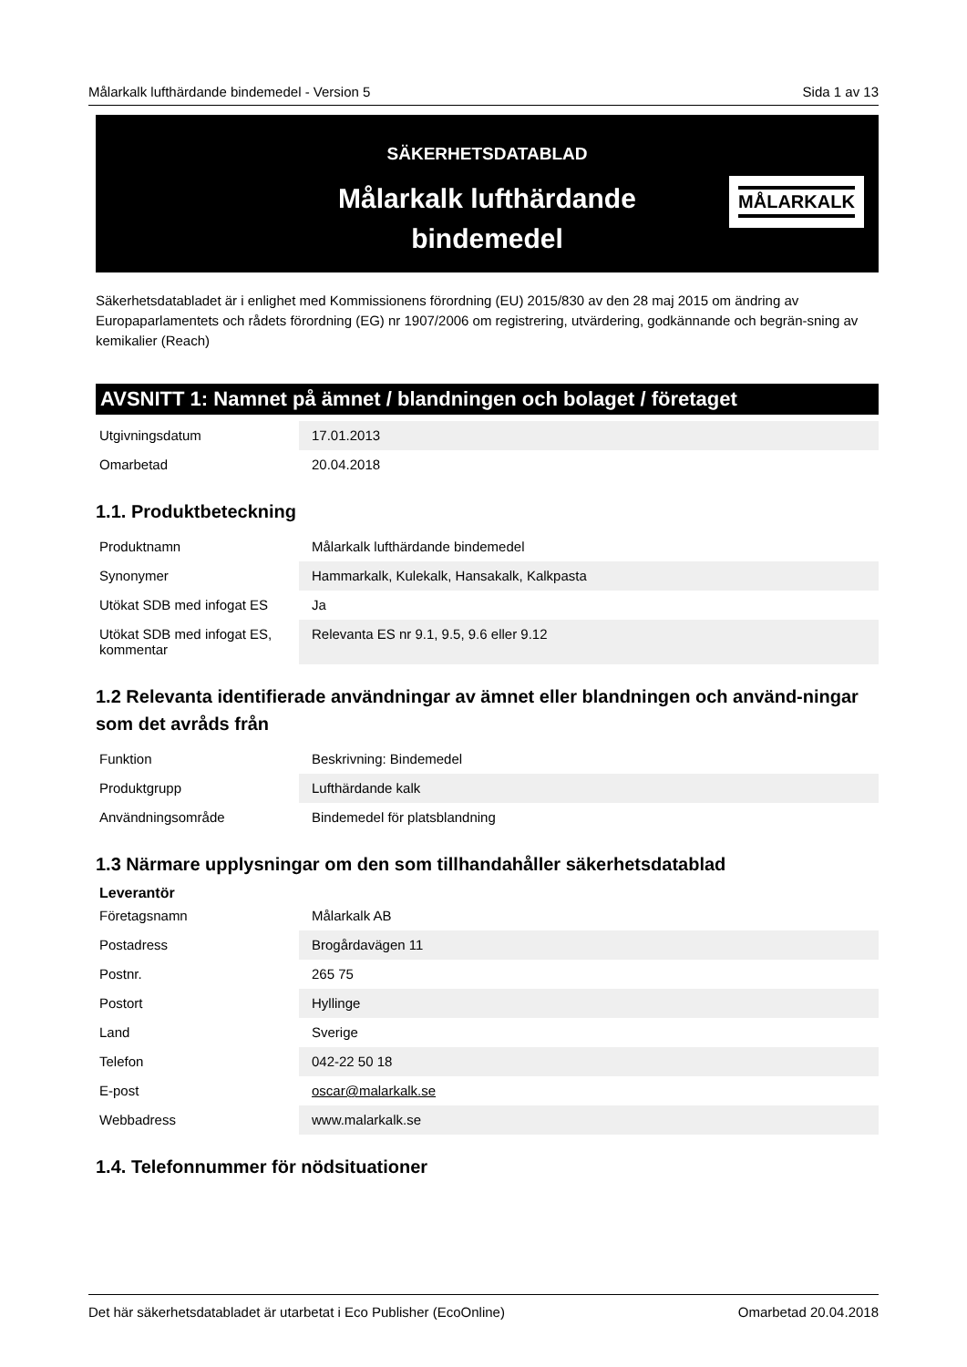Målarkalk lufthärdande bindemedel - Version 5 Sida 1 av 13
SÄKERHETSDATABLAD
Målarkalk lufthärdande
bindemedel
MÅLARKALK
Säkerhetsdatabladet är i enlighet med Kommissionens förordning (EU) 2015/830 av den 28 maj 2015 om ändring av Europaparlamentets och rådets förordning (EG) nr 1907/2006 om registrering, utvärdering, godkännande och begrän-sning av kemikalier (Reach)
AVSNITT 1: Namnet på ämnet / blandningen och bolaget / företaget
| Utgivningsdatum | 17.01.2013 |
| Omarbetad | 20.04.2018 |
1.1. Produktbeteckning
| Produktnamn | Målarkalk lufthärdande bindemedel |
| Synonymer | Hammarkalk, Kulekalk, Hansakalk, Kalkpasta |
| Utökat SDB med infogat ES | Ja |
| Utökat SDB med infogat ES, kommentar | Relevanta ES nr 9.1, 9.5, 9.6 eller 9.12 |
1.2 Relevanta identifierade användningar av ämnet eller blandningen och använd-ningar som det avråds från
| Funktion | Beskrivning: Bindemedel |
| Produktgrupp | Lufthärdande kalk |
| Användningsområde | Bindemedel för platsblandning |
1.3 Närmare upplysningar om den som tillhandahåller säkerhetsdatablad
| Leverantör | |
| Företagsnamn | Målarkalk AB |
| Postadress | Brogårdavägen 11 |
| Postnr. | 265 75 |
| Postort | Hyllinge |
| Land | Sverige |
| Telefon | 042-22 50 18 |
| E-post | oscar@malarkalk.se |
| Webbadress | www.malarkalk.se |
1.4. Telefonnummer för nödsituationer
Det här säkerhetsdatabladet är utarbetat i Eco Publisher (EcoOnline) Omarbetad 20.04.2018